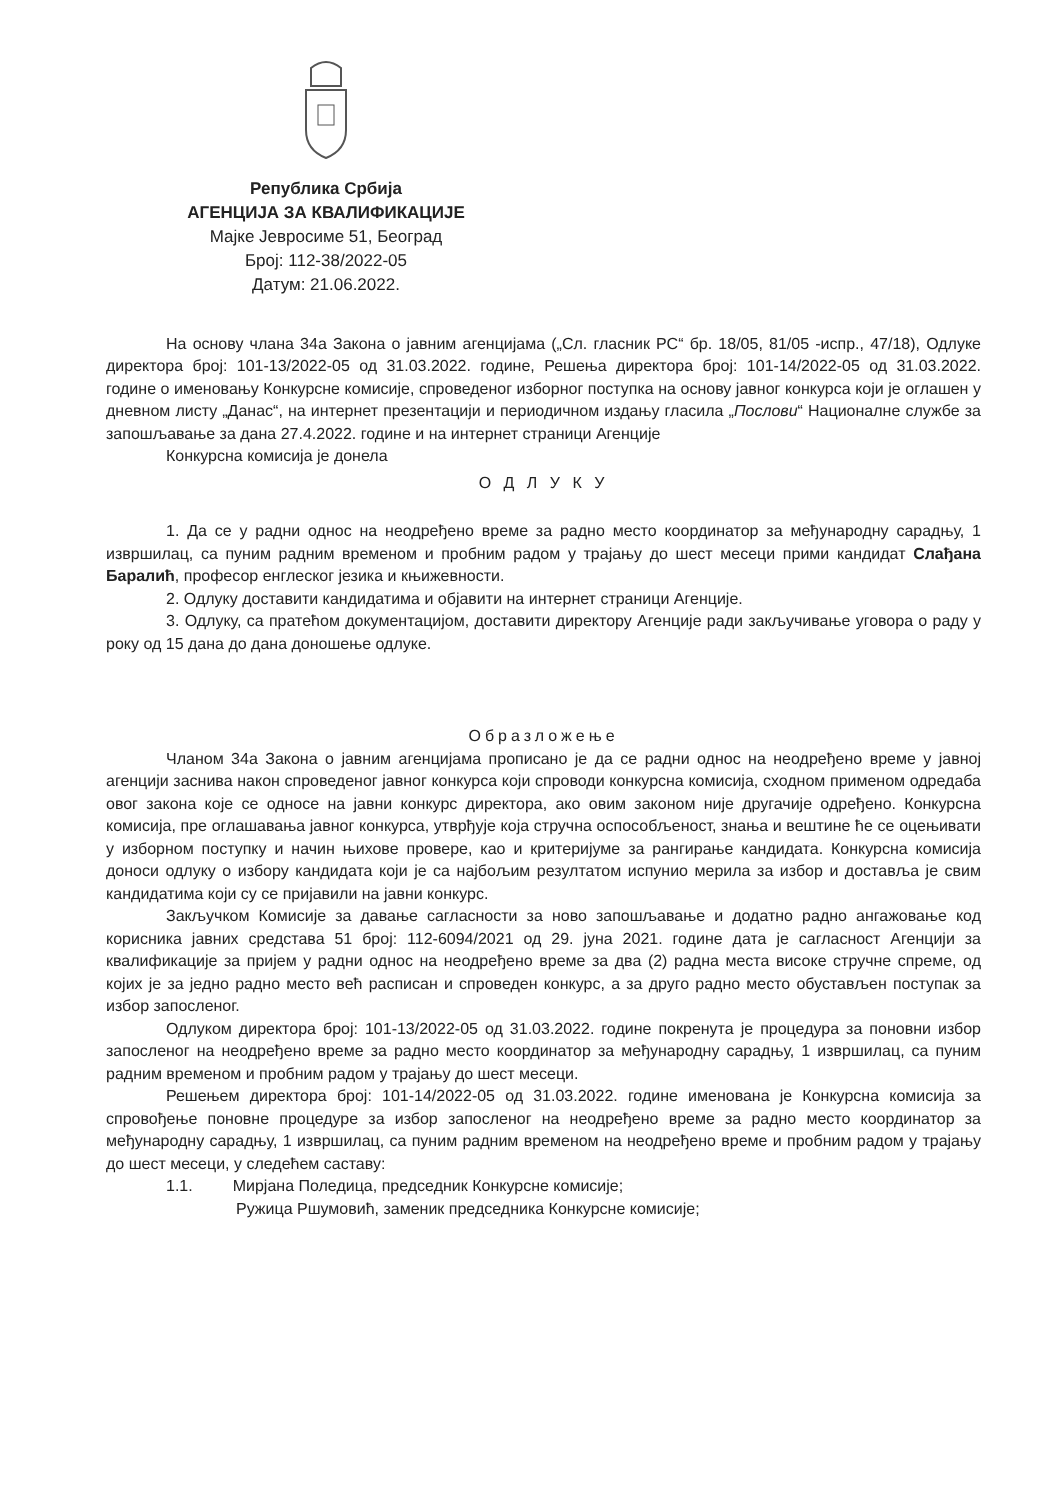Република Србија
АГЕНЦИЈА ЗА КВАЛИФИКАЦИЈЕ
Мајке Јевросиме 51, Београд
Број: 112-38/2022-05
Датум: 21.06.2022.
На основу члана 34а Закона о јавним агенцијама („Сл. гласник РС“ бр. 18/05, 81/05 -испр., 47/18), Одлуке директора број: 101-13/2022-05 од 31.03.2022. године, Решења директора број: 101-14/2022-05 од 31.03.2022. године о именовању Конкурсне комисије, спроведеног изборног поступка на основу јавног конкурса који је оглашен у дневном листу „Данас“, на интернет презентацији и периодичном издању гласила „Послови“ Националне службе за запошљавање за дана 27.4.2022. године и на интернет страници Агенције
Конкурсна комисија је донела
О Д Л У К У
1. Да се у радни однос на неодређено време за радно место координатор за међународну сарадњу, 1 извршилац, са пуним радним временом и пробним радом у трајању до шест месеци прими кандидат Слађана Баралић, професор енглеског језика и књижевности.
2. Одлуку доставити кандидатима и објавити на интернет страници Агенције.
3. Одлуку, са пратећом документацијом, доставити директору Агенције ради закључивање уговора о раду у року од 15 дана до дана доношење одлуке.
Образложење
Чланом 34а Закона о јавним агенцијама прописано је да се радни однос на неодређено време у јавној агенцији заснива након спроведеног јавног конкурса који спроводи конкурсна комисија, сходном применом одредаба овог закона које се односе на јавни конкурс директора, ако овим законом није другачије одређено. Конкурсна комисија, пре оглашавања јавног конкурса, утврђује која стручна оспособљеност, знања и вештине ће се оцењивати у изборном поступку и начин њихове провере, као и критеријуме за рангирање кандидата. Конкурсна комисија доноси одлуку о избору кандидата који је са најбољим резултатом испунио мерила за избор и доставља је свим кандидатима који су се пријавили на јавни конкурс.
Закључком Комисије за давање сагласности за ново запошљавање и додатно радно ангажовање код корисника јавних средстава 51 број: 112-6094/2021 од 29. јуна 2021. године дата је сагласност Агенцији за квалификације за пријем у радни однос на неодређено време за два (2) радна места високе стручне спреме, од којих је за једно радно место већ расписан и спроведен конкурс, а за друго радно место обустављен поступак за избор запосленог.
Одлуком директора број: 101-13/2022-05 од 31.03.2022. године покренута је процедура за поновни избор запосленог на неодређено време за радно место координатор за међународну сарадњу, 1 извршилац, са пуним радним временом и пробним радом у трајању до шест месеци.
Решењем директора број: 101-14/2022-05 од 31.03.2022. године именована је Конкурсна комисија за спровођење поновне процедуре за избор запосленог на неодређено време за радно место координатор за међународну сарадњу, 1 извршилац, са пуним радним временом на неодређено време и пробним радом у трајању до шест месеци, у следећем саставу:
1.1. Мирјана Поледица, председник Конкурсне комисије;
Ружица Ршумовић, заменик председника Конкурсне комисије;